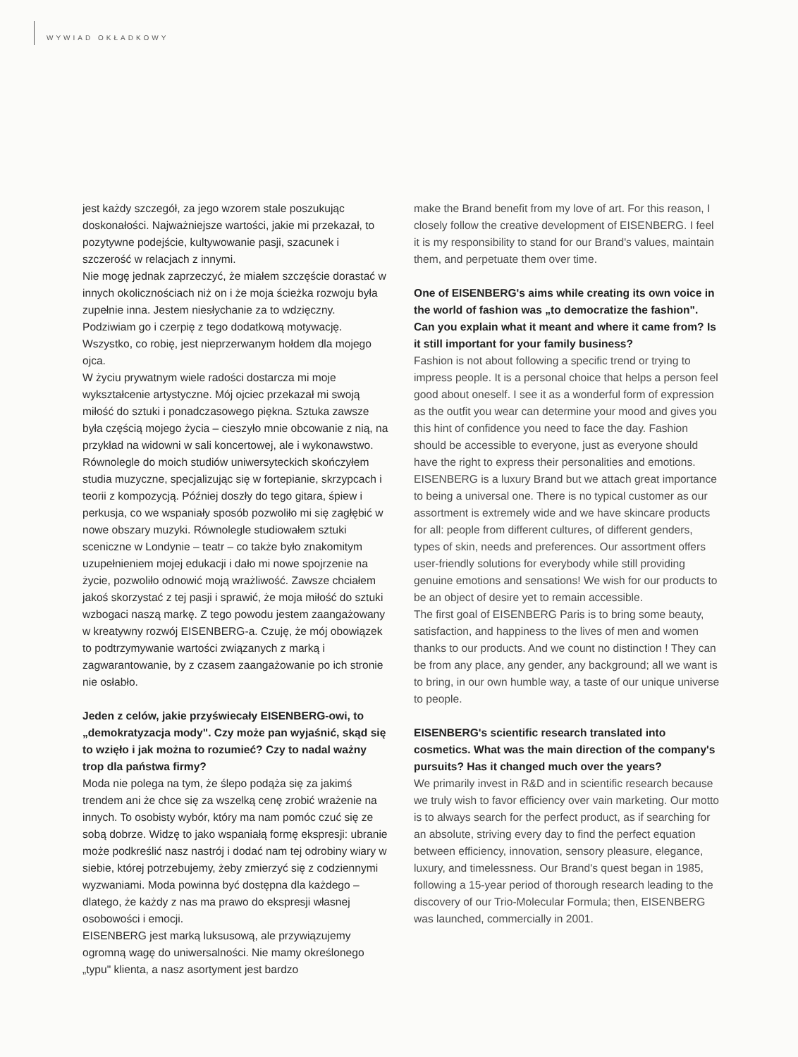WYWIAD OKŁADKOWY
jest każdy szczegół, za jego wzorem stale poszukując doskonałości. Najważniejsze wartości, jakie mi przekazał, to pozytywne podejście, kultywowanie pasji, szacunek i szczerość w relacjach z innymi.
Nie mogę jednak zaprzeczyć, że miałem szczęście dorastać w innych okolicznościach niż on i że moja ścieżka rozwoju była zupełnie inna. Jestem niesłychanie za to wdzięczny. Podziwiam go i czerpię z tego dodatkową motywację. Wszystko, co robię, jest nieprzerwanym hołdem dla mojego ojca.
W życiu prywatnym wiele radości dostarcza mi moje wykształcenie artystyczne. Mój ojciec przekazał mi swoją miłość do sztuki i ponadczasowego piękna. Sztuka zawsze była częścią mojego życia – cieszyło mnie obcowanie z nią, na przykład na widowni w sali koncertowej, ale i wykonawstwo. Równolegle do moich studiów uniwersyteckich skończyłem studia muzyczne, specjalizując się w fortepianie, skrzypcach i teorii z kompozycją. Później doszły do tego gitara, śpiew i perkusja, co we wspaniały sposób pozwoliło mi się zagłębić w nowe obszary muzyki. Równolegle studiowałem sztuki sceniczne w Londynie – teatr – co także było znakomitym uzupełnieniem mojej edukacji i dało mi nowe spojrzenie na życie, pozwoliło odnowić moją wrażliwość. Zawsze chciałem jakoś skorzystać z tej pasji i sprawić, że moja miłość do sztuki wzbogaci naszą markę. Z tego powodu jestem zaangażowany w kreatywny rozwój EISENBERG-a. Czuję, że mój obowiązek to podtrzymywanie wartości związanych z marką i zagwarantowanie, by z czasem zaangażowanie po ich stronie nie osłabło.
Jeden z celów, jakie przyświecały EISENBERG-owi, to „demokratyzacja mody". Czy może pan wyjaśnić, skąd się to wzięło i jak można to rozumieć? Czy to nadal ważny trop dla państwa firmy?
Moda nie polega na tym, że ślepo podąża się za jakimś trendem ani że chce się za wszelką cenę zrobić wrażenie na innych. To osobisty wybór, który ma nam pomóc czuć się ze sobą dobrze. Widzę to jako wspaniałą formę ekspresji: ubranie może podkreślić nasz nastrój i dodać nam tej odrobiny wiary w siebie, której potrzebujemy, żeby zmierzyć się z codziennymi wyzwaniami. Moda powinna być dostępna dla każdego – dlatego, że każdy z nas ma prawo do ekspresji własnej osobowości i emocji.
EISENBERG jest marką luksusową, ale przywiązujemy ogromną wagę do uniwersalności. Nie mamy określonego „typu" klienta, a nasz asortyment jest bardzo
make the Brand benefit from my love of art. For this reason, I closely follow the creative development of EISENBERG. I feel it is my responsibility to stand for our Brand's values, maintain them, and perpetuate them over time.
One of EISENBERG's aims while creating its own voice in the world of fashion was „to democratize the fashion". Can you explain what it meant and where it came from? Is it still important for your family business?
Fashion is not about following a specific trend or trying to impress people. It is a personal choice that helps a person feel good about oneself. I see it as a wonderful form of expression as the outfit you wear can determine your mood and gives you this hint of confidence you need to face the day. Fashion should be accessible to everyone, just as everyone should have the right to express their personalities and emotions.
EISENBERG is a luxury Brand but we attach great importance to being a universal one. There is no typical customer as our assortment is extremely wide and we have skincare products for all: people from different cultures, of different genders, types of skin, needs and preferences. Our assortment offers user-friendly solutions for everybody while still providing genuine emotions and sensations! We wish for our products to be an object of desire yet to remain accessible.
The first goal of EISENBERG Paris is to bring some beauty, satisfaction, and happiness to the lives of men and women thanks to our products. And we count no distinction ! They can be from any place, any gender, any background; all we want is to bring, in our own humble way, a taste of our unique universe to people.
EISENBERG's scientific research translated into cosmetics. What was the main direction of the company's pursuits? Has it changed much over the years?
We primarily invest in R&D and in scientific research because we truly wish to favor efficiency over vain marketing. Our motto is to always search for the perfect product, as if searching for an absolute, striving every day to find the perfect equation between efficiency, innovation, sensory pleasure, elegance, luxury, and timelessness. Our Brand's quest began in 1985, following a 15-year period of thorough research leading to the discovery of our Trio-Molecular Formula; then, EISENBERG was launched, commercially in 2001.